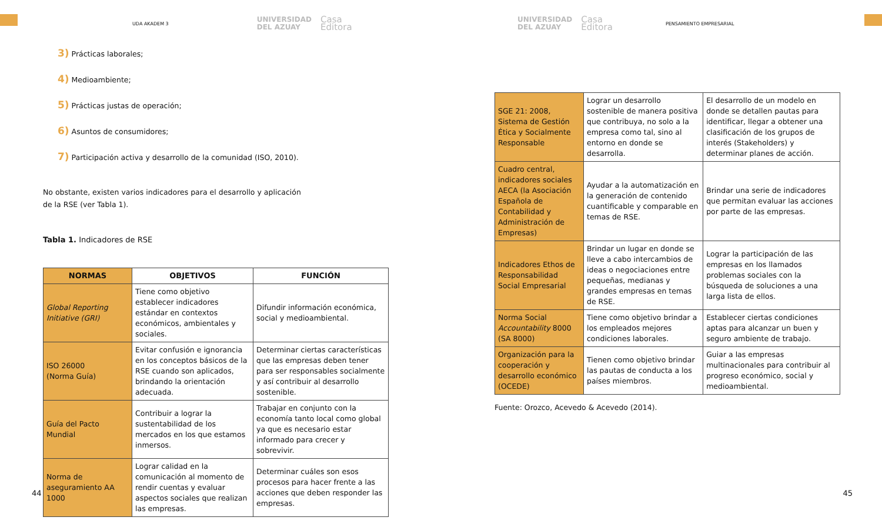UDA AKADEM 3 UNIVERSIDAD
DEL AZUAY Casa
Editora
3) Prácticas laborales;
4) Medioambiente;
5) Prácticas justas de operación;
6) Asuntos de consumidores;
7) Participación activa y desarrollo de la comunidad (ISO, 2010).
No obstante, existen varios indicadores para el desarrollo y aplicación de la RSE (ver Tabla 1).
Tabla 1. Indicadores de RSE
| NORMAS | OBJETIVOS | FUNCIÓN |
| --- | --- | --- |
| Global Reporting Initiative (GRI) | Tiene como objetivo establecer indicadores estándar en contextos económicos, ambientales y sociales. | Difundir información económica, social y medioambiental. |
| ISO 26000 (Norma Guía) | Evitar confusión e ignorancia en los conceptos básicos de la RSE cuando son aplicados, brindando la orientación adecuada. | Determinar ciertas características que las empresas deben tener para ser responsables socialmente y así contribuir al desarrollo sostenible. |
| Guía del Pacto Mundial | Contribuir a lograr la sustentabilidad de los mercados en los que estamos inmersos. | Trabajar en conjunto con la economía tanto local como global ya que es necesario estar informado para crecer y sobrevivir. |
| Norma de aseguramiento AA 1000 | Lograr calidad en la comunicación al momento de rendir cuentas y evaluar aspectos sociales que realizan las empresas. | Determinar cuáles son esos procesos para hacer frente a las acciones que deben responder las empresas. |
44
UNIVERSIDAD
DEL AZUAY Casa
Editora PENSAMIENTO EMPRESARIAL
| SGE 21: 2008, Sistema de Gestión Ética y Socialmente Responsable | Lograr un desarrollo sostenible de manera positiva que contribuya, no solo a la empresa como tal, sino al entorno en donde se desarrolla. | El desarrollo de un modelo en donde se detallen pautas para identificar, llegar a obtener una clasificación de los grupos de interés (Stakeholders) y determinar planes de acción. |
| Cuadro central, indicadores sociales AECA (la Asociación Española de Contabilidad y Administración de Empresas) | Ayudar a la automatización en la generación de contenido cuantificable y comparable en temas de RSE. | Brindar una serie de indicadores que permitan evaluar las acciones por parte de las empresas. |
| Indicadores Ethos de Responsabilidad Social Empresarial | Brindar un lugar en donde se lleve a cabo intercambios de ideas o negociaciones entre pequeñas, medianas y grandes empresas en temas de RSE. | Lograr la participación de las empresas en los llamados problemas sociales con la búsqueda de soluciones a una larga lista de ellos. |
| Norma Social Accountability 8000 (SA 8000) | Tiene como objetivo brindar a los empleados mejores condiciones laborales. | Establecer ciertas condiciones aptas para alcanzar un buen y seguro ambiente de trabajo. |
| Organización para la cooperación y desarrollo económico (OCEDE) | Tienen como objetivo brindar las pautas de conducta a los países miembros. | Guiar a las empresas multinacionales para contribuir al progreso económico, social y medioambiental. |
Fuente: Orozco, Acevedo & Acevedo (2014).
45